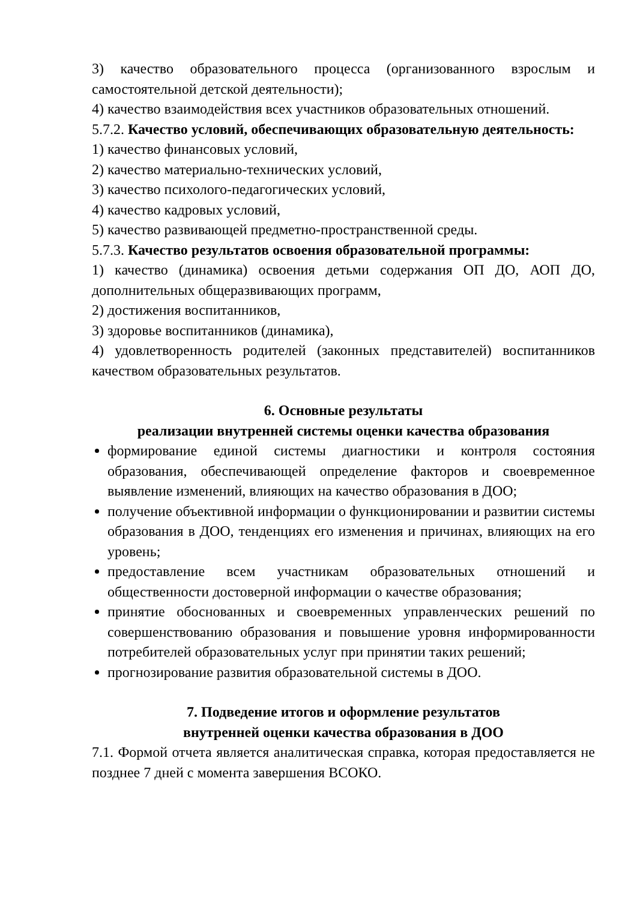3) качество образовательного процесса (организованного взрослым и самостоятельной детской деятельности);
4) качество взаимодействия всех участников образовательных отношений.
5.7.2. Качество условий, обеспечивающих образовательную деятельность:
1) качество финансовых условий,
2) качество материально-технических условий,
3) качество психолого-педагогических условий,
4) качество кадровых условий,
5) качество развивающей предметно-пространственной среды.
5.7.3. Качество результатов освоения образовательной программы:
1) качество (динамика) освоения детьми содержания ОП ДО, АОП ДО, дополнительных общеразвивающих программ,
2) достижения воспитанников,
3) здоровье воспитанников (динамика),
4) удовлетворенность родителей (законных представителей) воспитанников качеством образовательных результатов.
6. Основные результаты
реализации внутренней системы оценки качества образования
формирование единой системы диагностики и контроля состояния образования, обеспечивающей определение факторов и своевременное выявление изменений, влияющих на качество образования в ДОО;
получение объективной информации о функционировании и развитии системы образования в ДОО, тенденциях его изменения и причинах, влияющих на его уровень;
предоставление всем участникам образовательных отношений и общественности достоверной информации о качестве образования;
принятие обоснованных и своевременных управленческих решений по совершенствованию образования и повышение уровня информированности потребителей образовательных услуг при принятии таких решений;
прогнозирование развития образовательной системы в ДОО.
7. Подведение итогов и оформление результатов
внутренней оценки качества образования в ДОО
7.1. Формой отчета является аналитическая справка, которая предоставляется не позднее 7 дней с момента завершения ВСОКО.